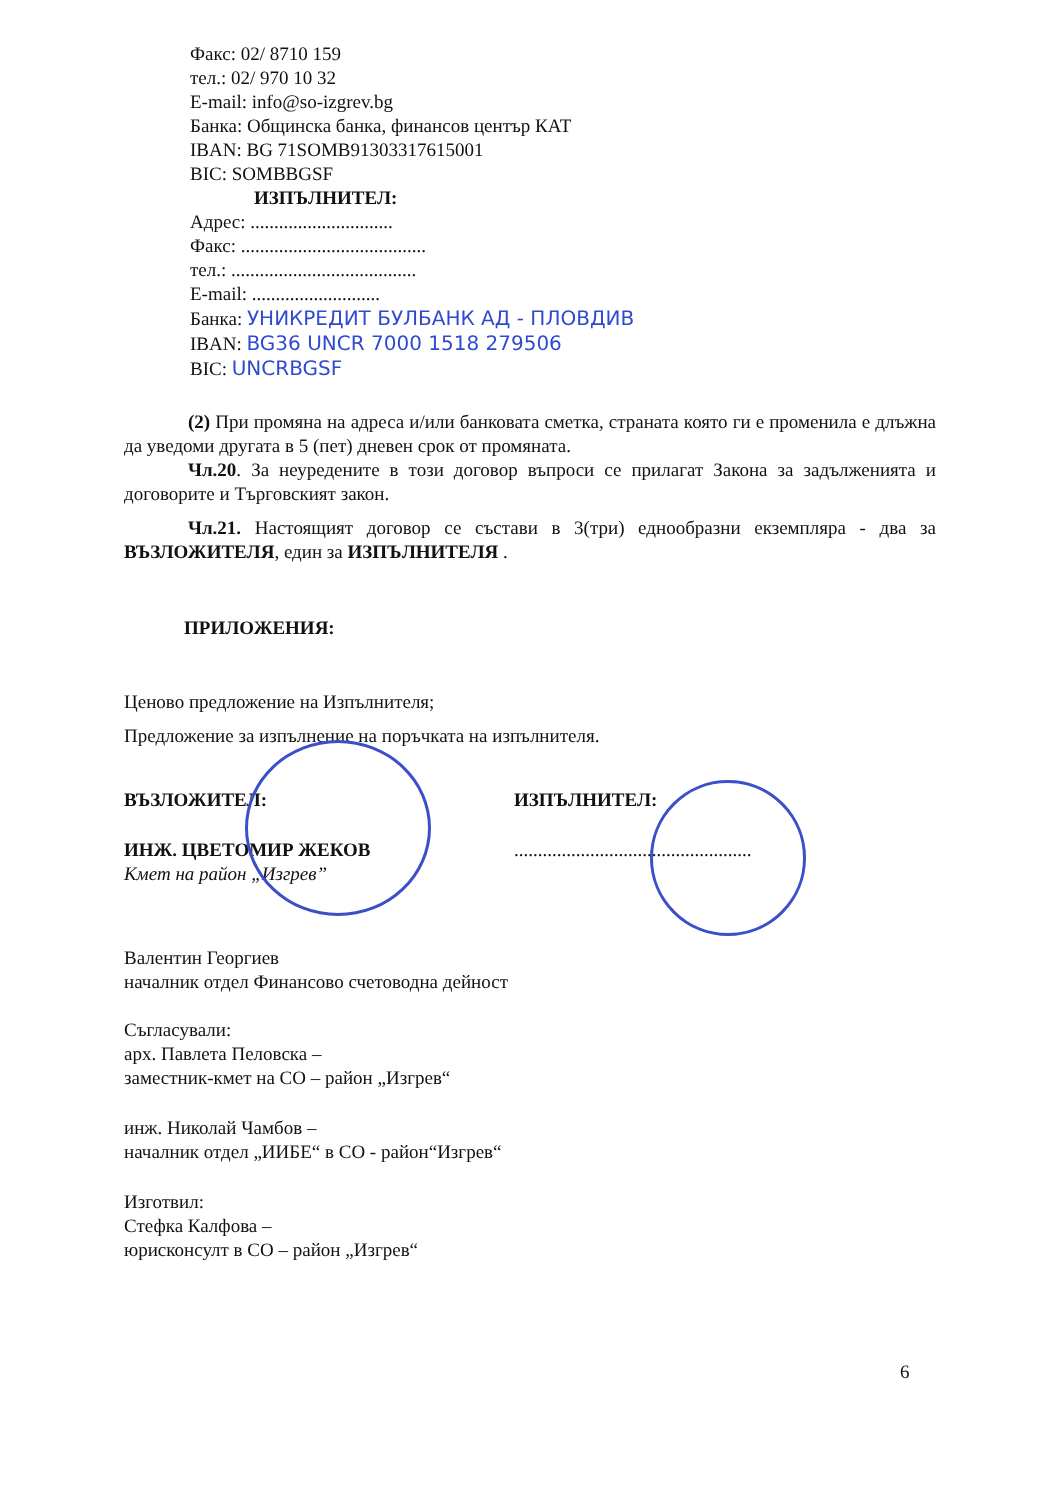Факс: 02/ 8710 159
тел.: 02/ 970 10 32
E-mail: info@so-izgrev.bg
Банка: Общинска банка, финансов център КАТ
IBAN: BG 71SOMB91303317615001
BIC: SOMBBGSF
ИЗПЪЛНИТЕЛ:
Адрес: ..............................
Факс: .......................................
тел.: .......................................
E-mail: ...........................
Банка: УНИКРЕДИТ БУЛБАНК АД - ПЛОВДИВ
IBAN: BG36 UNCR 7000 1518 279506
BIC: UNCRBGSF
(2) При промяна на адреса и/или банковата сметка, страната която ги е променила е длъжна да уведоми другата в 5 (пет) дневен срок от промяната.
Чл.20. За неуредените в този договор въпроси се прилагат Закона за задълженията и договорите и Търговският закон.
Чл.21. Настоящият договор се състави в 3(три) еднообразни екземпляра - два за ВЪЗЛОЖИТЕЛЯ, един за ИЗПЪЛНИТЕЛЯ .
ПРИЛОЖЕНИЯ:
Ценово предложение на Изпълнителя;
Предложение за изпълнение на поръчката на изпълнителя.
ВЪЗЛОЖИТЕЛ:
ИНЖ. ЦВЕТОМИР ЖЕКОВ
Кмет на район „Изгрев”
ИЗПЪЛНИТЕЛ:
..................................................
Валентин Георгиев
началник отдел Финансово счетоводна дейност
Съгласували:
арх. Павлета Пеловска –
заместник-кмет на СО – район „Изгрев“
инж. Николай Чамбов –
началник отдел „ИИБЕ“ в СО - район“Изгрев“
Изготвил:
Стефка Калфова –
юрисконсулт в СО – район „Изгрев“
6